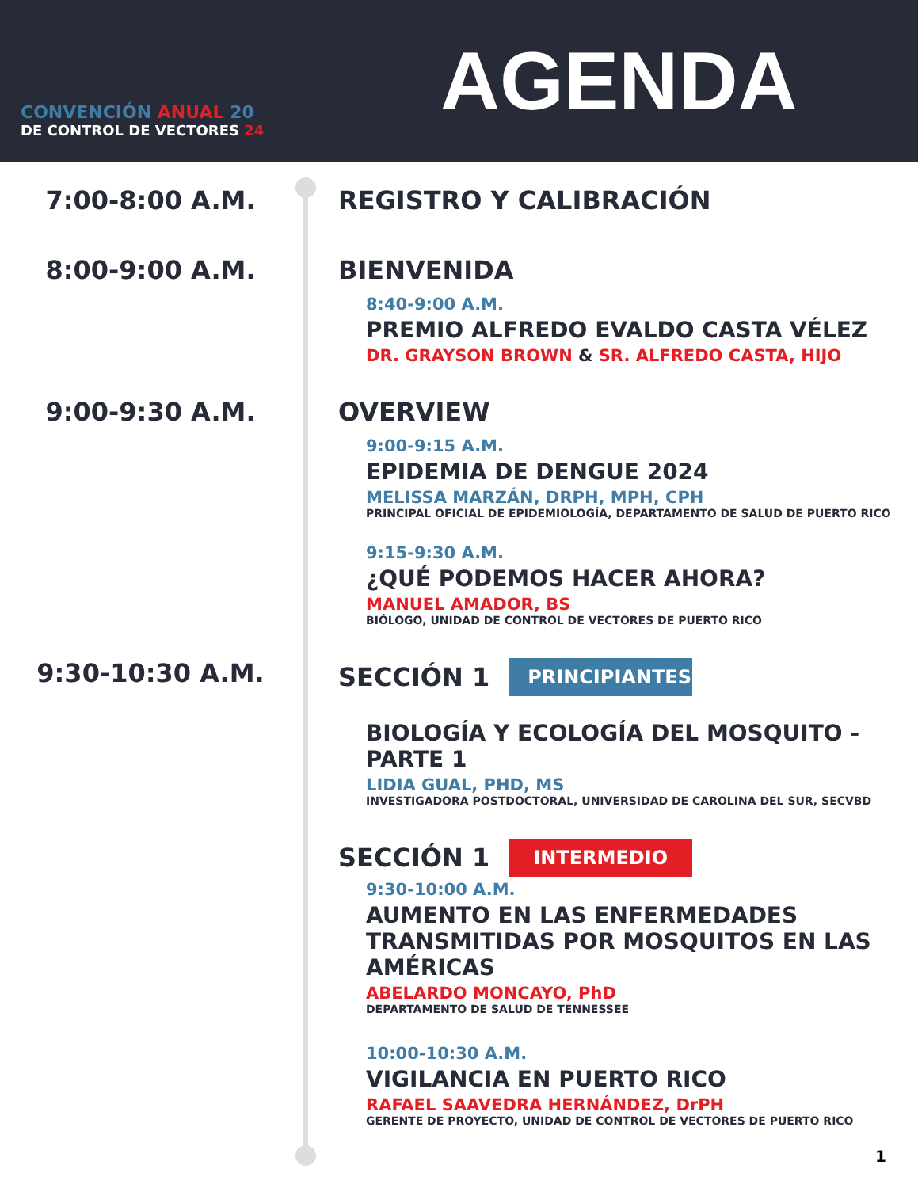CONVENCIÓN ANUAL 20
DE CONTROL DE VECTORES 24
AGENDA
7:00-8:00 A.M. REGISTRO Y CALIBRACIÓN
8:00-9:00 A.M. BIENVENIDA
8:40-9:00 A.M.
PREMIO ALFREDO EVALDO CASTA VÉLEZ
DR. GRAYSON BROWN & SR. ALFREDO CASTA, HIJO
9:00-9:30 A.M. OVERVIEW
9:00-9:15 A.M.
EPIDEMIA DE DENGUE 2024
MELISSA MARZÁN, DRPH, MPH, CPH
PRINCIPAL OFICIAL DE EPIDEMIOLOGÍA, DEPARTAMENTO DE SALUD DE PUERTO RICO
9:15-9:30 A.M.
¿QUÉ PODEMOS HACER AHORA?
MANUEL AMADOR, BS
BIÓLOGO, UNIDAD DE CONTROL DE VECTORES DE PUERTO RICO
9:30-10:30 A.M. SECCIÓN 1 PRINCIPIANTES
BIOLOGÍA Y ECOLOGÍA DEL MOSQUITO - PARTE 1
LIDIA GUAL, PHD, MS
INVESTIGADORA POSTDOCTORAL, UNIVERSIDAD DE CAROLINA DEL SUR, SECVBD
SECCIÓN 1 INTERMEDIO
9:30-10:00 A.M.
AUMENTO EN LAS ENFERMEDADES TRANSMITIDAS POR MOSQUITOS EN LAS AMÉRICAS
ABELARDO MONCAYO, PhD
DEPARTAMENTO DE SALUD DE TENNESSEE
10:00-10:30 A.M.
VIGILANCIA EN PUERTO RICO
RAFAEL SAAVEDRA HERNÁNDEZ, DrPH
GERENTE DE PROYECTO, UNIDAD DE CONTROL DE VECTORES DE PUERTO RICO
1